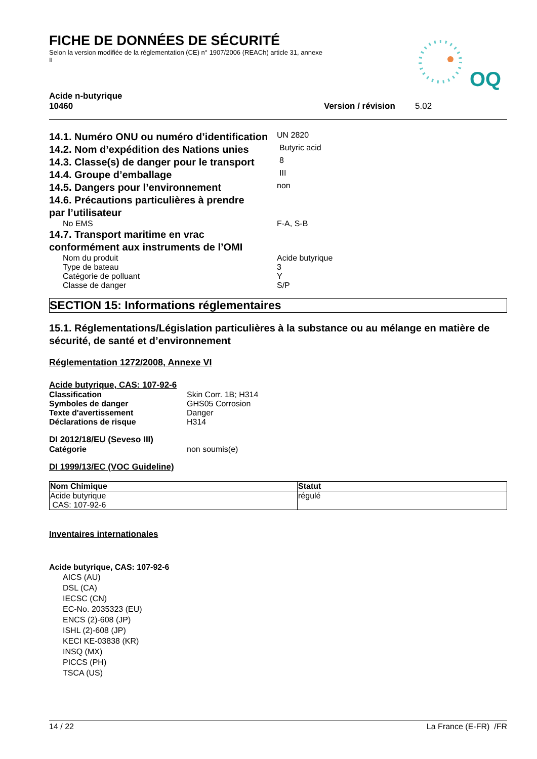FICHE DE DONNÉES DE SÉCURITÉ
Selon la version modifiée de la réglementation (CE) n° 1907/2006 (REACh) article 31, annexe II
OQ
Acide n-butyrique
10460 Version / révision 5.02
14.1. Numéro ONU ou numéro d’identification
UN 2820
14.2. Nom d’expédition des Nations unies
Butyric acid
14.3. Classe(s) de danger pour le transport
8
14.4. Groupe d’emballage
III
14.5. Dangers pour l’environnement
non
14.6. Précautions particulières à prendre
par l’utilisateur
No EMS F-A, S-B
14.7. Transport maritime en vrac
conformément aux instruments de l’OMI
Nom du produit Acide butyrique
Type de bateau 3
Catégorie de polluant Y
Classe de danger S/P
SECTION 15: Informations réglementaires
15.1. Réglementations/Législation particulières à la substance ou au mélange en matière de sécurité, de santé et d’environnement
Réglementation 1272/2008, Annexe VI
Acide butyrique, CAS: 107-92-6
Classification Skin Corr. 1B; H314
Symboles de danger GHS05 Corrosion
Texte d'avertissement Danger
Déclarations de risque H314
DI 2012/18/EU (Seveso III)
Catégorie non soumis(e)
DI 1999/13/EC (VOC Guideline)
| Nom Chimique | Statut |
| --- | --- |
| Acide butyrique CAS: 107-92-6 | régulé |
Inventaires internationales
Acide butyrique, CAS: 107-92-6
AICS (AU)
DSL (CA)
IECSC (CN)
EC-No. 2035323 (EU)
ENCS (2)-608 (JP)
ISHL (2)-608 (JP)
KECI KE-03838 (KR)
INSQ (MX)
PICCS (PH)
TSCA (US)
14 / 22 La France (E-FR) /FR